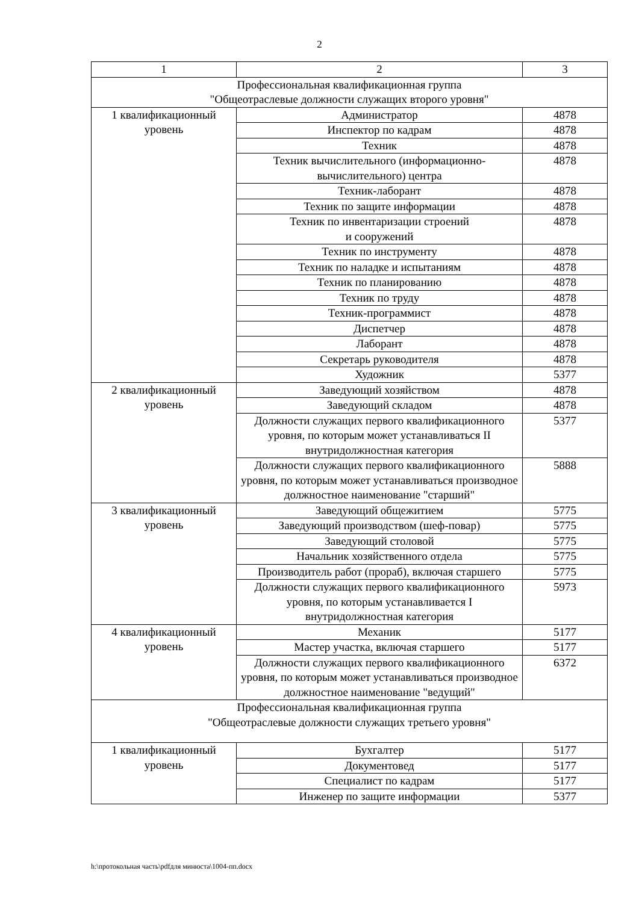2
| 1 | 2 | 3 |
| --- | --- | --- |
| Профессиональная квалификационная группа "Общеотраслевые должности служащих второго уровня" | | |
| 1 квалификационный уровень | Администратор | 4878 |
| | Инспектор по кадрам | 4878 |
| | Техник | 4878 |
| | Техник вычислительного (информационно- вычислительного) центра | 4878 |
| | Техник-лаборант | 4878 |
| | Техник по защите информации | 4878 |
| | Техник по инвентаризации строений и сооружений | 4878 |
| | Техник по инструменту | 4878 |
| | Техник по наладке и испытаниям | 4878 |
| | Техник по планированию | 4878 |
| | Техник по труду | 4878 |
| | Техник-программист | 4878 |
| | Диспетчер | 4878 |
| | Лаборант | 4878 |
| | Секретарь руководителя | 4878 |
| | Художник | 5377 |
| 2 квалификационный уровень | Заведующий хозяйством | 4878 |
| | Заведующий складом | 4878 |
| | Должности служащих первого квалификационного уровня, по которым может устанавливаться II внутридолжностная категория | 5377 |
| | Должности служащих первого квалификационного уровня, по которым может устанавливаться производное должностное наименование "старший" | 5888 |
| 3 квалификационный уровень | Заведующий общежитием | 5775 |
| | Заведующий производством (шеф-повар) | 5775 |
| | Заведующий столовой | 5775 |
| | Начальник хозяйственного отдела | 5775 |
| | Производитель работ (прораб), включая старшего | 5775 |
| | Должности служащих первого квалификационного уровня, по которым устанавливается I внутридолжностная категория | 5973 |
| 4 квалификационный уровень | Механик | 5177 |
| | Мастер участка, включая старшего | 5177 |
| | Должности служащих первого квалификационного уровня, по которым может устанавливаться производное должностное наименование "ведущий" | 6372 |
| Профессиональная квалификационная группа "Общеотраслевые должности служащих третьего уровня" | | |
| 1 квалификационный уровень | Бухгалтер | 5177 |
| | Документовед | 5177 |
| | Специалист по кадрам | 5177 |
| | Инженер по защите информации | 5377 |
h:\протокольная часть\pdfдля минюста\1004-пп.docx